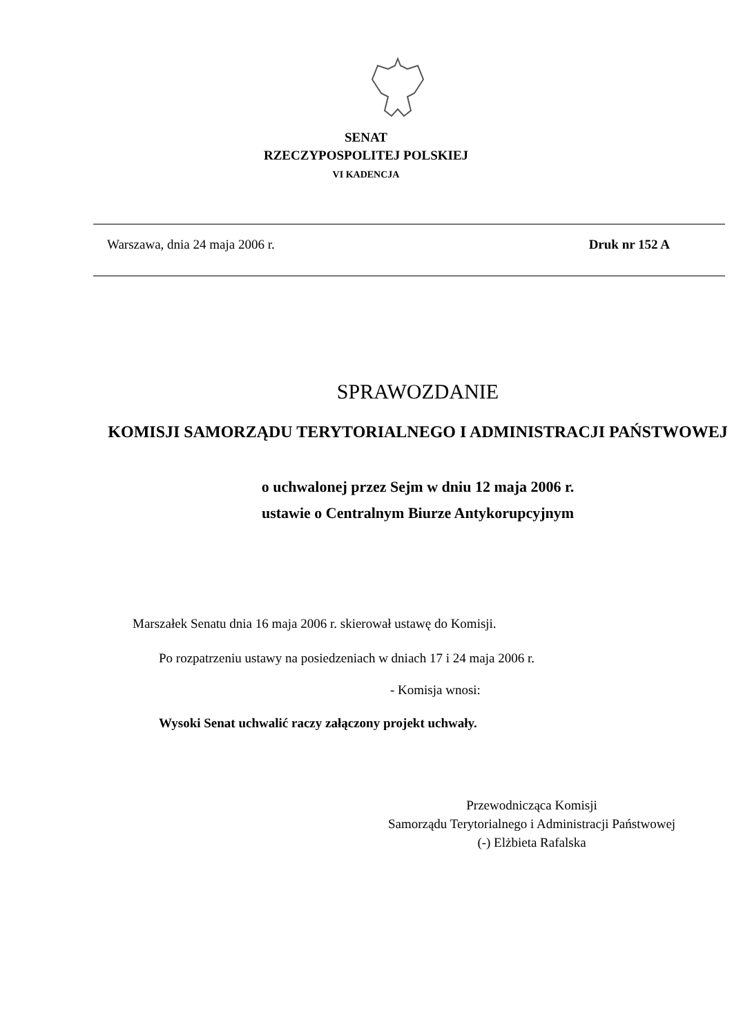SENAT
RZECZYPOSPOLITEJ POLSKIEJ
VI KADENCJA
Warszawa, dnia 24 maja 2006 r. Druk nr 152 A
SPRAWOZDANIE
KOMISJI SAMORZĄDU TERYTORIALNEGO I ADMINISTRACJI PAŃSTWOWEJ
o uchwalonej przez Sejm w dniu 12 maja 2006 r.
ustawie o Centralnym Biurze Antykorupcyjnym
Marszałek Senatu dnia 16 maja 2006 r. skierował ustawę do Komisji.
Po rozpatrzeniu ustawy na posiedzeniach w dniach 17 i 24 maja 2006 r.
- Komisja wnosi:
Wysoki Senat uchwalić raczy załączony projekt uchwały.
Przewodnicząca Komisji
Samorządu Terytorialnego i Administracji Państwowej
(-) Elżbieta Rafalska